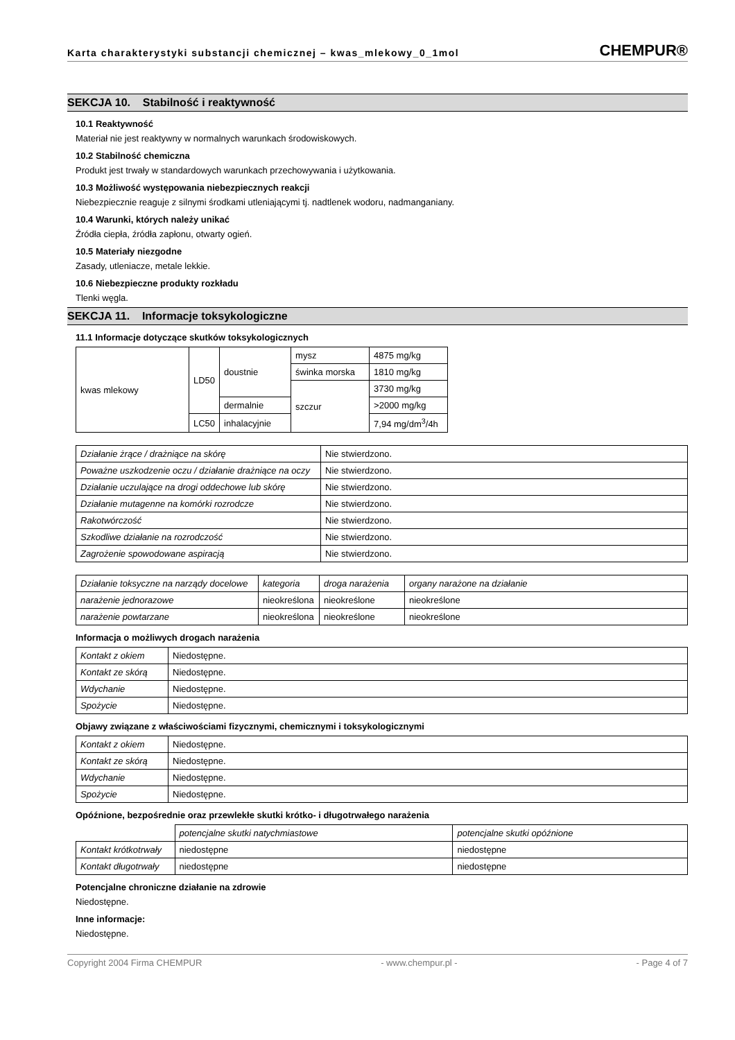Karta charakterystyki substancji chemicznej – kwas_mlekowy_0_1mol
CHEMPUR®
SEKCJA 10. Stabilność i reaktywność
10.1 Reaktywność
Materiał nie jest reaktywny w normalnych warunkach środowiskowych.
10.2 Stabilność chemiczna
Produkt jest trwały w standardowych warunkach przechowywania i użytkowania.
10.3 Możliwość występowania niebezpiecznych reakcji
Niebezpiecznie reaguje z silnymi środkami utleniającymi tj. nadtlenek wodoru, nadmanganiany.
10.4 Warunki, których należy unikać
Źródła ciepła, źródła zapłonu, otwarty ogień.
10.5 Materiały niezgodne
Zasady, utleniacze, metale lekkie.
10.6 Niebezpieczne produkty rozkładu
Tlenki węgla.
SEKCJA 11. Informacje toksykologiczne
11.1 Informacje dotyczące skutków toksykologicznych
| kwas mlekowy | LD50 | doustnie | mysz | 4875 mg/kg |
| | | | świnka morska | 1810 mg/kg |
| | | | szczur | 3730 mg/kg |
| | | dermalnie | | >2000 mg/kg |
| | LC50 | inhalacyjnie | | 7,94 mg/dm<sup>3</sup>/4h |
| Działanie żrące / drażniące na skórę | Nie stwierdzono. |
| Poważne uszkodzenie oczu / działanie drażniące na oczy | Nie stwierdzono. |
| Działanie uczulające na drogi oddechowe lub skórę | Nie stwierdzono. |
| Działanie mutagenne na komórki rozrodcze | Nie stwierdzono. |
| Rakotwórczość | Nie stwierdzono. |
| Szkodliwe działanie na rozrodczość | Nie stwierdzono. |
| Zagrożenie spowodowane aspiracją | Nie stwierdzono. |
| Działanie toksyczne na narządy docelowe | kategoria | droga narażenia | organy narażone na działanie |
| narażenie jednorazowe | nieokreślona | nieokreślone | nieokreślone |
| narażenie powtarzane | nieokreślona | nieokreślone | nieokreślone |
Informacja o możliwych drogach narażenia
| Kontakt z okiem | Niedostępne. |
| Kontakt ze skórą | Niedostępne. |
| Wdychanie | Niedostępne. |
| Spożycie | Niedostępne. |
Objawy związane z właściwościami fizycznymi, chemicznymi i toksykologicznymi
| Kontakt z okiem | Niedostępne. |
| Kontakt ze skórą | Niedostępne. |
| Wdychanie | Niedostępne. |
| Spożycie | Niedostępne. |
Opóźnione, bezpośrednie oraz przewlekłe skutki krótko- i długotrwałego narażenia
| | potencjalne skutki natychmiastowe | potencjalne skutki opóźnione |
| Kontakt krótkotrwały | niedostępne | niedostępne |
| Kontakt długotrwały | niedostępne | niedostępne |
Potencjalne chroniczne działanie na zdrowie
Niedostępne.
Inne informacje:
Niedostępne.
Copyright 2004 Firma CHEMPUR - www.chempur.pl - - Page 4 of 7